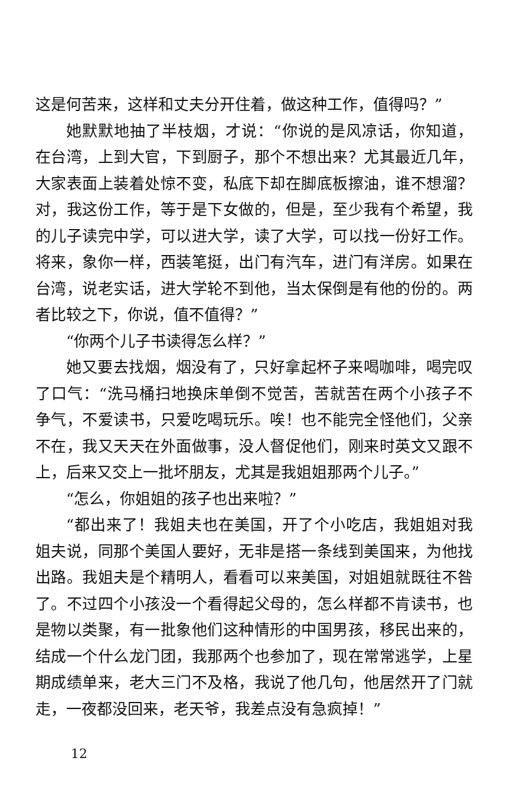这是何苦来，这样和丈夫分开住着，做这种工作，值得吗？”
她默默地抽了半枝烟，才说：“你说的是风凉话，你知道，在台湾，上到大官，下到厨子，那个不想出来？尤其最近几年，大家表面上装着处惊不变，私底下却在脚底板擦油，谁不想溜？对，我这份工作，等于是下女做的，但是，至少我有个希望，我的儿子读完中学，可以进大学，读了大学，可以找一份好工作。将来，象你一样，西装笔挺，出门有汽车，进门有洋房。如果在台湾，说老实话，进大学轮不到他，当太保倒是有他的份的。两者比较之下，你说，值不值得？”
“你两个儿子书读得怎么样？”
她又要去找烟，烟没有了，只好拿起杯子来喝咖啡，喝完叹了口气：“洗马桶扫地换床单倒不觉苦，苦就苦在两个小孩子不争气，不爱读书，只爱吃喝玩乐。唉！也不能完全怪他们，父亲不在，我又天天在外面做事，没人督促他们，刚来时英文又跟不上，后来又交上一批坏朋友，尤其是我姐姐那两个儿子。”
“怎么，你姐姐的孩子也出来啦？”
“都出来了！我姐夫也在美国，开了个小吃店，我姐姐对我姐夫说，同那个美国人要好，无非是搭一条线到美国来，为他找出路。我姐夫是个精明人，看看可以来美国，对姐姐就既往不咎了。不过四个小孩没一个看得起父母的，怎么样都不肯读书，也是物以类聚，有一批象他们这种情形的中国男孩，移民出来的，结成一个什么龙门团，我那两个也参加了，现在常常逃学，上星期成绩单来，老大三门不及格，我说了他几句，他居然开了门就走，一夜都没回来，老天爷，我差点没有急疯掉！”
12